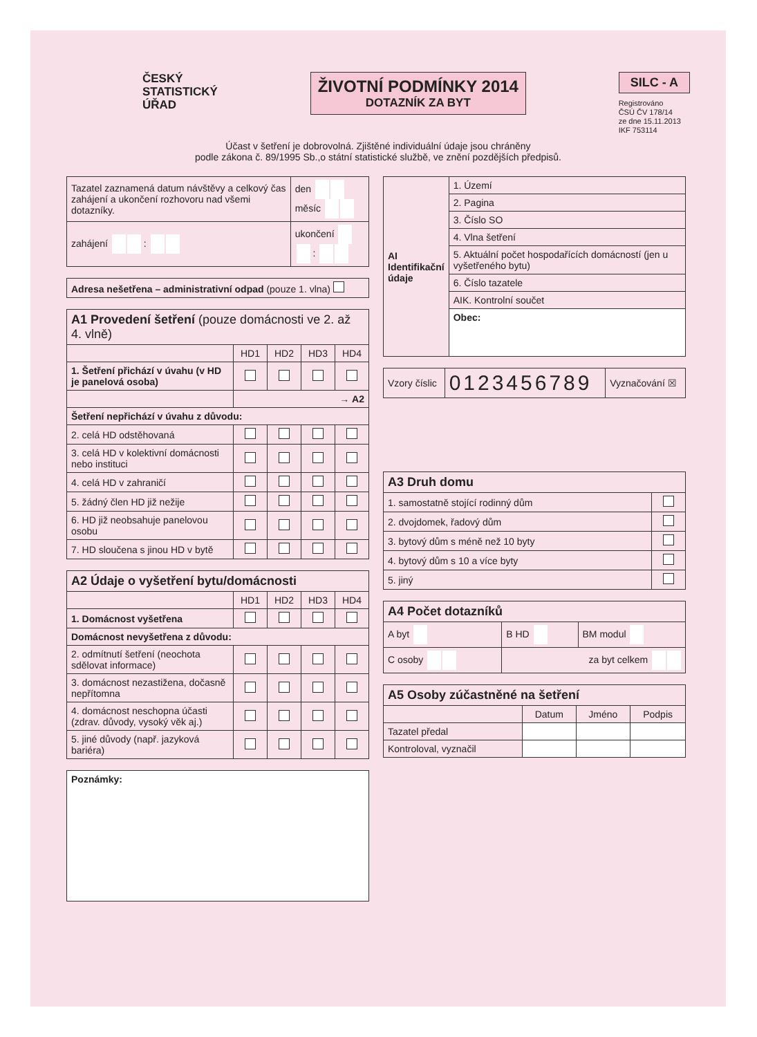ČESKÝ
STATISTICKÝ
ÚŘAD
ŽIVOTNÍ PODMÍNKY 2014
DOTAZNÍK ZA BYT
SILC - A
Registrováno
ČSÚ ČV 178/14
ze dne 15.11.2013
IKF 753114
Účast v šetření je dobrovolná. Zjištěné individuální údaje jsou chráněny
podle zákona č. 89/1995 Sb.,o státní statistické službě, ve znění pozdějších předpisů.
| Tazatel zaznamená datum návštěvy a celkový čas zahájení a ukončení rozhovoru nad všemi dotazníky. | den měsíc |
| zahájení : | ukončení : |
| Adresa nešetřena – administrativní odpad (pouze 1. vlna) |
| A1 Provedení šetření (pouze domácnosti ve 2. až 4. vlně) | | | | |
| | HD1 | HD2 | HD3 | HD4 |
| 1. Šetření přichází v úvahu (v HD je panelová osoba) | | | | |
| | → A2 | | | |
| Šetření nepřichází v úvahu z důvodu: | | | | |
| 2. celá HD odstěhovaná | | | | |
| 3. celá HD v kolektivní domácnosti nebo instituci | | | | |
| 4. celá HD v zahraničí | | | | |
| 5. žádný člen HD již nežije | | | | |
| 6. HD již neobsahuje panelovou osobu | | | | |
| 7. HD sloučena s jinou HD v bytě | | | | |
| A2 Údaje o vyšetření bytu/domácnosti | | | | |
| | HD1 | HD2 | HD3 | HD4 |
| 1. Domácnost vyšetřena | | | | |
| Domácnost nevyšetřena z důvodu: | | | | |
| 2. odmítnutí šetření (neochota sdělovat informace) | | | | |
| 3. domácnost nezastižena, dočasně nepřítomna | | | | |
| 4. domácnost neschopna účasti (zdrav. důvody, vysoký věk aj.) | | | | |
| 5. jiné důvody (např. jazyková bariéra) | | | | |
| Poznámky: |
| AI Identifikační údaje | 1. Území |
| | 2. Pagina |
| | 3. Číslo SO |
| | 4. Vlna šetření |
| | 5. Aktuální počet hospodařících domácností (jen u vyšetřeného bytu) |
| | 6. Číslo tazatele |
| | AIK. Kontrolní součet |
| | Obec: |
| Vzory číslic | 0123456789 | Vyznačování ☒ |
| A3 Druh domu | |
| 1. samostatně stojící rodinný dům | |
| 2. dvojdomek, řadový dům | |
| 3. bytový dům s méně než 10 byty | |
| 4. bytový dům s 10 a více byty | |
| 5. jiný | |
| A4 Počet dotazníků | | |
| A byt | B HD | BM modul |
| C osoby | za byt celkem | |
| A5 Osoby zúčastněné na šetření | | | |
| | Datum | Jméno | Podpis |
| Tazatel předal | | | |
| Kontroloval, vyznačil | | | |